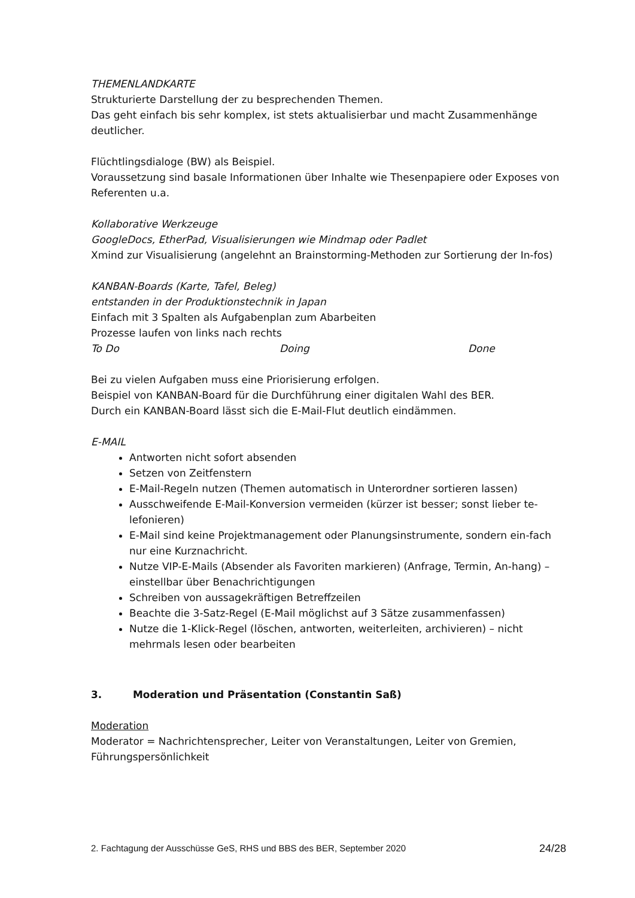THEMENLANDKARTE
Strukturierte Darstellung der zu besprechenden Themen.
Das geht einfach bis sehr komplex, ist stets aktualisierbar und macht Zusammenhänge deutlicher.
Flüchtlingsdialoge (BW) als Beispiel.
Voraussetzung sind basale Informationen über Inhalte wie Thesenpapiere oder Exposes von Referenten u.a.
Kollaborative Werkzeuge
GoogleDocs, EtherPad, Visualisierungen wie Mindmap oder Padlet
Xmind zur Visualisierung (angelehnt an Brainstorming-Methoden zur Sortierung der In-fos)
KANBAN-Boards (Karte, Tafel, Beleg)
entstanden in der Produktionstechnik in Japan
Einfach mit 3 Spalten als Aufgabenplan zum Abarbeiten
Prozesse laufen von links nach rechts
To Do Doing Done
Bei zu vielen Aufgaben muss eine Priorisierung erfolgen.
Beispiel von KANBAN-Board für die Durchführung einer digitalen Wahl des BER.
Durch ein KANBAN-Board lässt sich die E-Mail-Flut deutlich eindämmen.
E-MAIL
Antworten nicht sofort absenden
Setzen von Zeitfenstern
E-Mail-Regeln nutzen (Themen automatisch in Unterordner sortieren lassen)
Ausschweifende E-Mail-Konversion vermeiden (kürzer ist besser; sonst lieber te-lefonieren)
E-Mail sind keine Projektmanagement oder Planungsinstrumente, sondern ein-fach nur eine Kurznachricht.
Nutze VIP-E-Mails (Absender als Favoriten markieren) (Anfrage, Termin, An-hang) – einstellbar über Benachrichtigungen
Schreiben von aussagekräftigen Betreffzeilen
Beachte die 3-Satz-Regel (E-Mail möglichst auf 3 Sätze zusammenfassen)
Nutze die 1-Klick-Regel (löschen, antworten, weiterleiten, archivieren) – nicht mehrmals lesen oder bearbeiten
3. Moderation und Präsentation (Constantin Saß)
Moderation
Moderator = Nachrichtensprecher, Leiter von Veranstaltungen, Leiter von Gremien, Führungspersönlichkeit
2. Fachtagung der Ausschüsse GeS, RHS und BBS des BER, September 2020 24/28